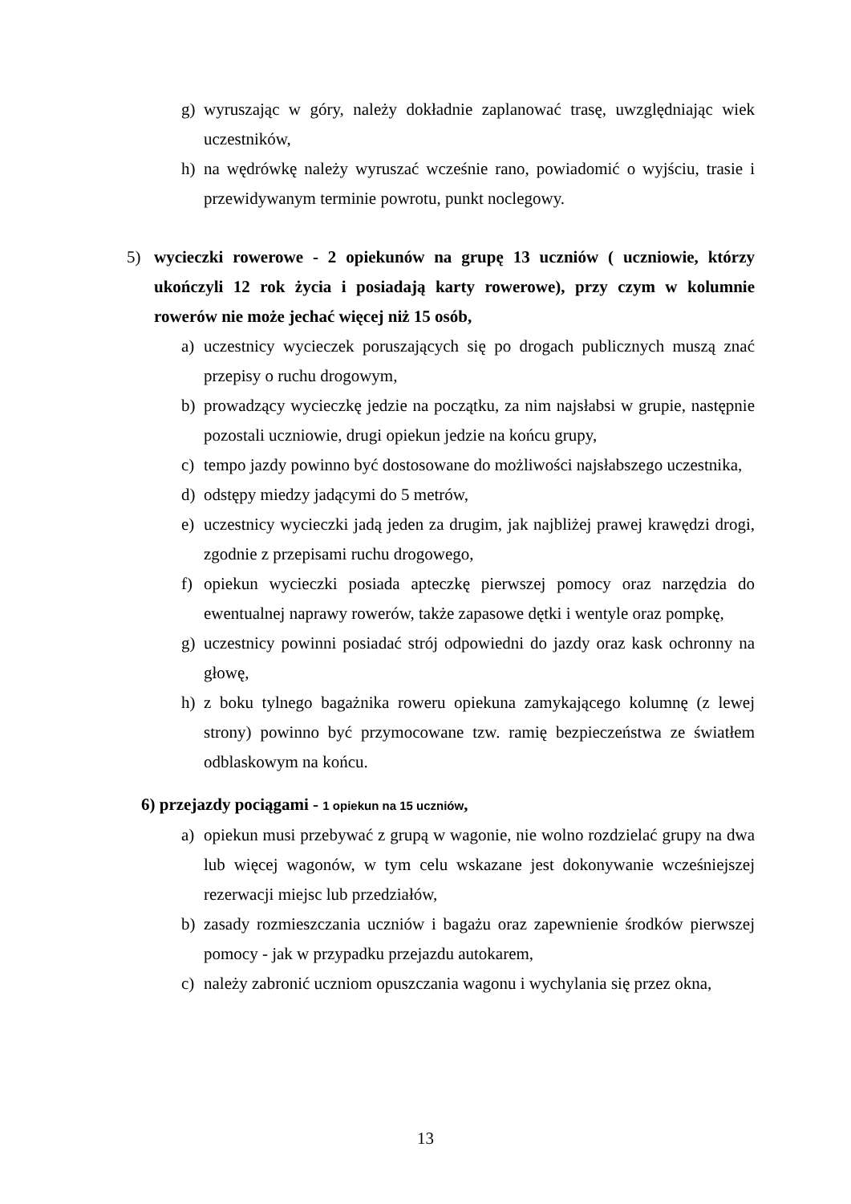g) wyruszając w góry, należy dokładnie zaplanować trasę, uwzględniając wiek uczestników,
h) na wędrówkę należy wyruszać wcześnie rano, powiadomić o wyjściu, trasie i przewidywanym terminie powrotu, punkt noclegowy.
5) wycieczki rowerowe - 2 opiekunów na grupę 13 uczniów ( uczniowie, którzy ukończyli 12 rok życia i posiadają karty rowerowe), przy czym w kolumnie rowerów nie może jechać więcej niż 15 osób,
a) uczestnicy wycieczek poruszających się po drogach publicznych muszą znać przepisy o ruchu drogowym,
b) prowadzący wycieczkę jedzie na początku, za nim najsłabsi w grupie, następnie pozostali uczniowie, drugi opiekun jedzie na końcu grupy,
c) tempo jazdy powinno być dostosowane do możliwości najsłabszego uczestnika,
d) odstępy miedzy jadącymi do 5 metrów,
e) uczestnicy wycieczki jadą jeden za drugim, jak najbliżej prawej krawędzi drogi, zgodnie z przepisami ruchu drogowego,
f) opiekun wycieczki posiada apteczkę pierwszej pomocy oraz narzędzia do ewentualnej naprawy rowerów, także zapasowe dętki i wentyle oraz pompkę,
g) uczestnicy powinni posiadać strój odpowiedni do jazdy oraz kask ochronny na głowę,
h) z boku tylnego bagażnika roweru opiekuna zamykającego kolumnę (z lewej strony) powinno być przymocowane tzw. ramię bezpieczeństwa ze światłem odblaskowym na końcu.
6) przejazdy pociągami - 1 opiekun na 15 uczniów,
a) opiekun musi przebywać z grupą w wagonie, nie wolno rozdzielać grupy na dwa lub więcej wagonów, w tym celu wskazane jest dokonywanie wcześniejszej rezerwacji miejsc lub przedziałów,
b) zasady rozmieszczania uczniów i bagażu oraz zapewnienie środków pierwszej pomocy - jak w przypadku przejazdu autokarem,
c) należy zabronić uczniom opuszczania wagonu i wychylania się przez okna,
13